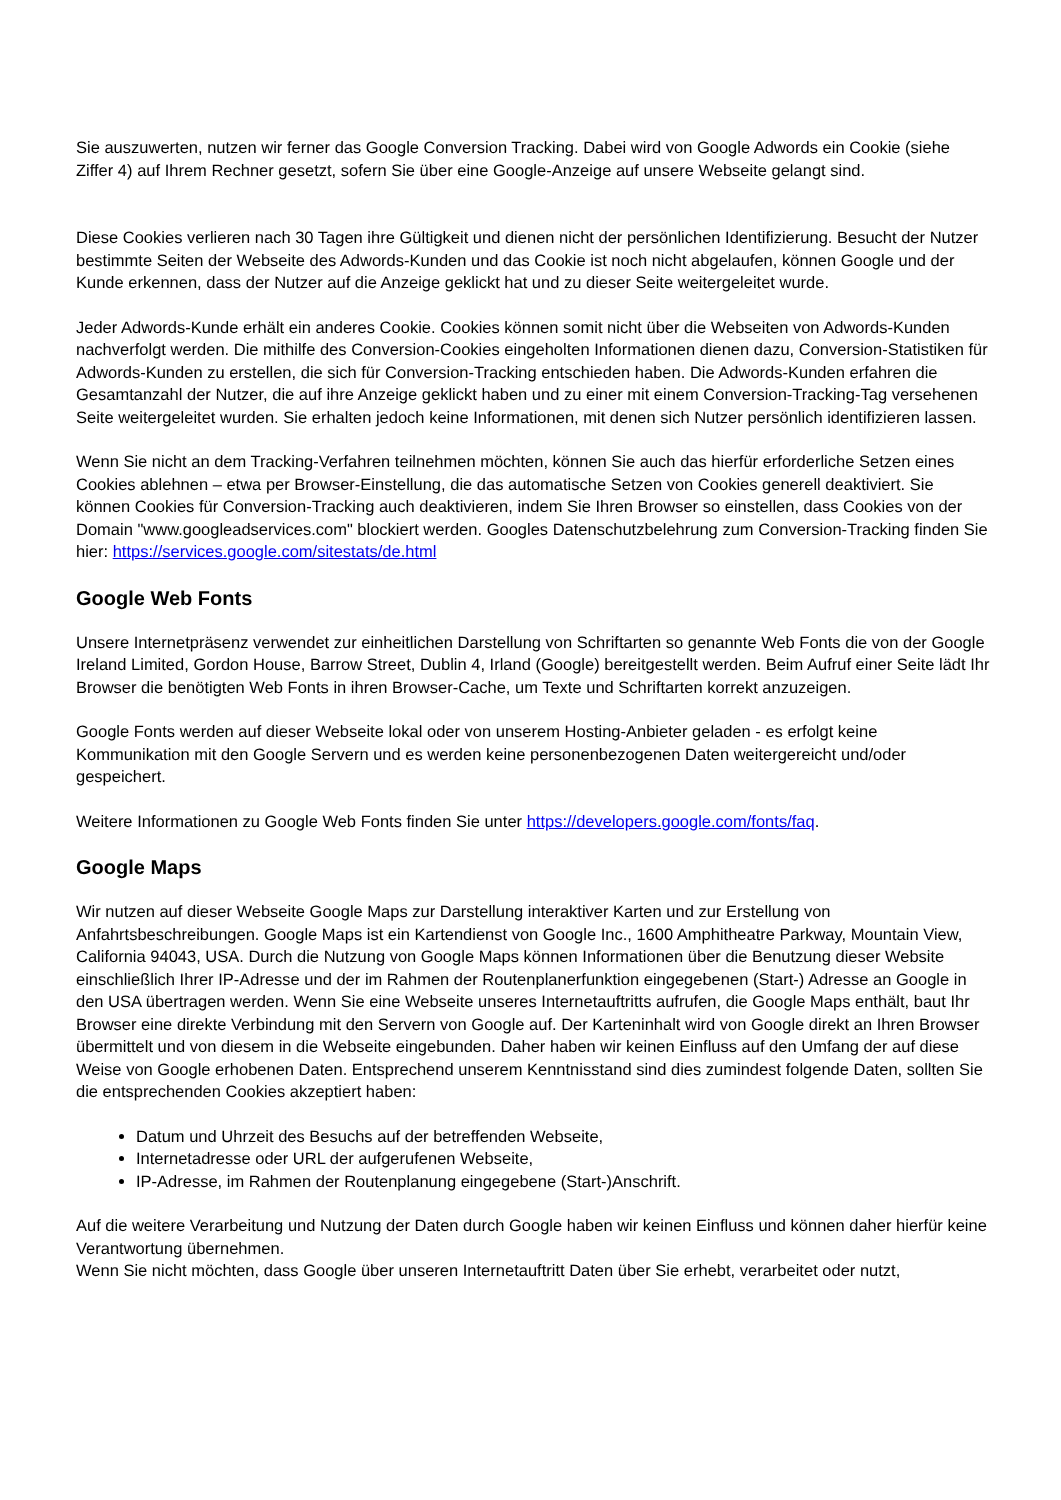Sie auszuwerten, nutzen wir ferner das Google Conversion Tracking. Dabei wird von Google Adwords ein Cookie (siehe Ziffer 4) auf Ihrem Rechner gesetzt, sofern Sie über eine Google-Anzeige auf unsere Webseite gelangt sind.
Diese Cookies verlieren nach 30 Tagen ihre Gültigkeit und dienen nicht der persönlichen Identifizierung. Besucht der Nutzer bestimmte Seiten der Webseite des Adwords-Kunden und das Cookie ist noch nicht abgelaufen, können Google und der Kunde erkennen, dass der Nutzer auf die Anzeige geklickt hat und zu dieser Seite weitergeleitet wurde.
Jeder Adwords-Kunde erhält ein anderes Cookie. Cookies können somit nicht über die Webseiten von Adwords-Kunden nachverfolgt werden. Die mithilfe des Conversion-Cookies eingeholten Informationen dienen dazu, Conversion-Statistiken für Adwords-Kunden zu erstellen, die sich für Conversion-Tracking entschieden haben. Die Adwords-Kunden erfahren die Gesamtanzahl der Nutzer, die auf ihre Anzeige geklickt haben und zu einer mit einem Conversion-Tracking-Tag versehenen Seite weitergeleitet wurden. Sie erhalten jedoch keine Informationen, mit denen sich Nutzer persönlich identifizieren lassen.
Wenn Sie nicht an dem Tracking-Verfahren teilnehmen möchten, können Sie auch das hierfür erforderliche Setzen eines Cookies ablehnen – etwa per Browser-Einstellung, die das automatische Setzen von Cookies generell deaktiviert. Sie können Cookies für Conversion-Tracking auch deaktivieren, indem Sie Ihren Browser so einstellen, dass Cookies von der Domain "www.googleadservices.com" blockiert werden. Googles Datenschutzbelehrung zum Conversion-Tracking finden Sie hier: https://services.google.com/sitestats/de.html
Google Web Fonts
Unsere Internetpräsenz verwendet zur einheitlichen Darstellung von Schriftarten so genannte Web Fonts die von der Google Ireland Limited, Gordon House, Barrow Street, Dublin 4, Irland (Google) bereitgestellt werden. Beim Aufruf einer Seite lädt Ihr Browser die benötigten Web Fonts in ihren Browser-Cache, um Texte und Schriftarten korrekt anzuzeigen.
Google Fonts werden auf dieser Webseite lokal oder von unserem Hosting-Anbieter geladen - es erfolgt keine Kommunikation mit den Google Servern und es werden keine personenbezogenen Daten weitergereicht und/oder gespeichert.
Weitere Informationen zu Google Web Fonts finden Sie unter https://developers.google.com/fonts/faq.
Google Maps
Wir nutzen auf dieser Webseite Google Maps zur Darstellung interaktiver Karten und zur Erstellung von Anfahrtsbeschreibungen. Google Maps ist ein Kartendienst von Google Inc., 1600 Amphitheatre Parkway, Mountain View, California 94043, USA. Durch die Nutzung von Google Maps können Informationen über die Benutzung dieser Website einschließlich Ihrer IP-Adresse und der im Rahmen der Routenplanerfunktion eingegebenen (Start-) Adresse an Google in den USA übertragen werden. Wenn Sie eine Webseite unseres Internetauftritts aufrufen, die Google Maps enthält, baut Ihr Browser eine direkte Verbindung mit den Servern von Google auf. Der Karteninhalt wird von Google direkt an Ihren Browser übermittelt und von diesem in die Webseite eingebunden. Daher haben wir keinen Einfluss auf den Umfang der auf diese Weise von Google erhobenen Daten. Entsprechend unserem Kenntnisstand sind dies zumindest folgende Daten, sollten Sie die entsprechenden Cookies akzeptiert haben:
Datum und Uhrzeit des Besuchs auf der betreffenden Webseite,
Internetadresse oder URL der aufgerufenen Webseite,
IP-Adresse, im Rahmen der Routenplanung eingegebene (Start-)Anschrift.
Auf die weitere Verarbeitung und Nutzung der Daten durch Google haben wir keinen Einfluss und können daher hierfür keine Verantwortung übernehmen.
Wenn Sie nicht möchten, dass Google über unseren Internetauftritt Daten über Sie erhebt, verarbeitet oder nutzt,